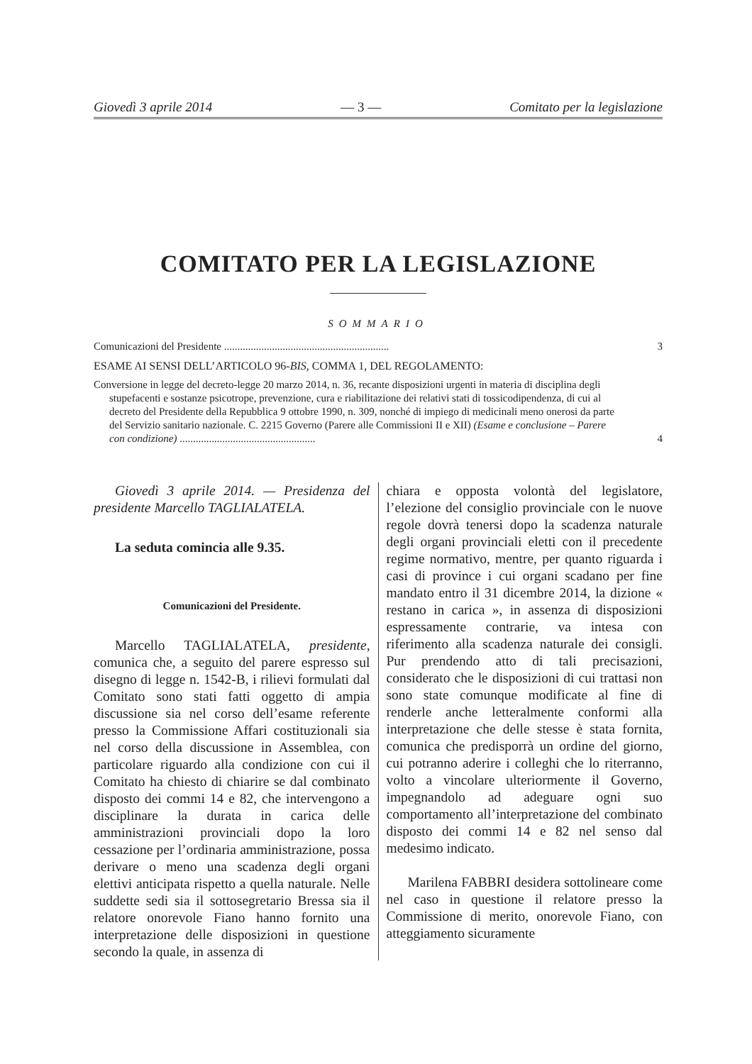Giovedì 3 aprile 2014 — 3 — Comitato per la legislazione
COMITATO PER LA LEGISLAZIONE
SOMMARIO
Comunicazioni del Presidente .............................................................. 3
ESAME AI SENSI DELL’ARTICOLO 96-BIS, COMMA 1, DEL REGOLAMENTO:
Conversione in legge del decreto-legge 20 marzo 2014, n. 36, recante disposizioni urgenti in materia di disciplina degli stupefacenti e sostanze psicotrope, prevenzione, cura e riabilitazione dei relativi stati di tossicodipendenza, di cui al decreto del Presidente della Repubblica 9 ottobre 1990, n. 309, nonché di impiego di medicinali meno onerosi da parte del Servizio sanitario nazionale. C. 2215 Governo (Parere alle Commissioni II e XII) (Esame e conclusione – Parere con condizione) ................................................... 4
Giovedì 3 aprile 2014. — Presidenza del presidente Marcello TAGLIALATELA.
La seduta comincia alle 9.35.
Comunicazioni del Presidente.
Marcello TAGLIALATELA, presidente, comunica che, a seguito del parere espresso sul disegno di legge n. 1542-B, i rilievi formulati dal Comitato sono stati fatti oggetto di ampia discussione sia nel corso dell’esame referente presso la Commissione Affari costituzionali sia nel corso della discussione in Assemblea, con particolare riguardo alla condizione con cui il Comitato ha chiesto di chiarire se dal combinato disposto dei commi 14 e 82, che intervengono a disciplinare la durata in carica delle amministrazioni provinciali dopo la loro cessazione per l’ordinaria amministrazione, possa derivare o meno una scadenza degli organi elettivi anticipata rispetto a quella naturale. Nelle suddette sedi sia il sottosegretario Bressa sia il relatore onorevole Fiano hanno fornito una interpretazione delle disposizioni in questione secondo la quale, in assenza di
chiara e opposta volontà del legislatore, l’elezione del consiglio provinciale con le nuove regole dovrà tenersi dopo la scadenza naturale degli organi provinciali eletti con il precedente regime normativo, mentre, per quanto riguarda i casi di province i cui organi scadano per fine mandato entro il 31 dicembre 2014, la dizione « restano in carica », in assenza di disposizioni espressamente contrarie, va intesa con riferimento alla scadenza naturale dei consigli. Pur prendendo atto di tali precisazioni, considerato che le disposizioni di cui trattasi non sono state comunque modificate al fine di renderle anche letteralmente conformi alla interpretazione che delle stesse è stata fornita, comunica che predisporrà un ordine del giorno, cui potranno aderire i colleghi che lo riterranno, volto a vincolare ulteriormente il Governo, impegnandolo ad adeguare ogni suo comportamento all’interpretazione del combinato disposto dei commi 14 e 82 nel senso dal medesimo indicato.
Marilena FABBRI desidera sottolineare come nel caso in questione il relatore presso la Commissione di merito, onorevole Fiano, con atteggiamento sicuramente